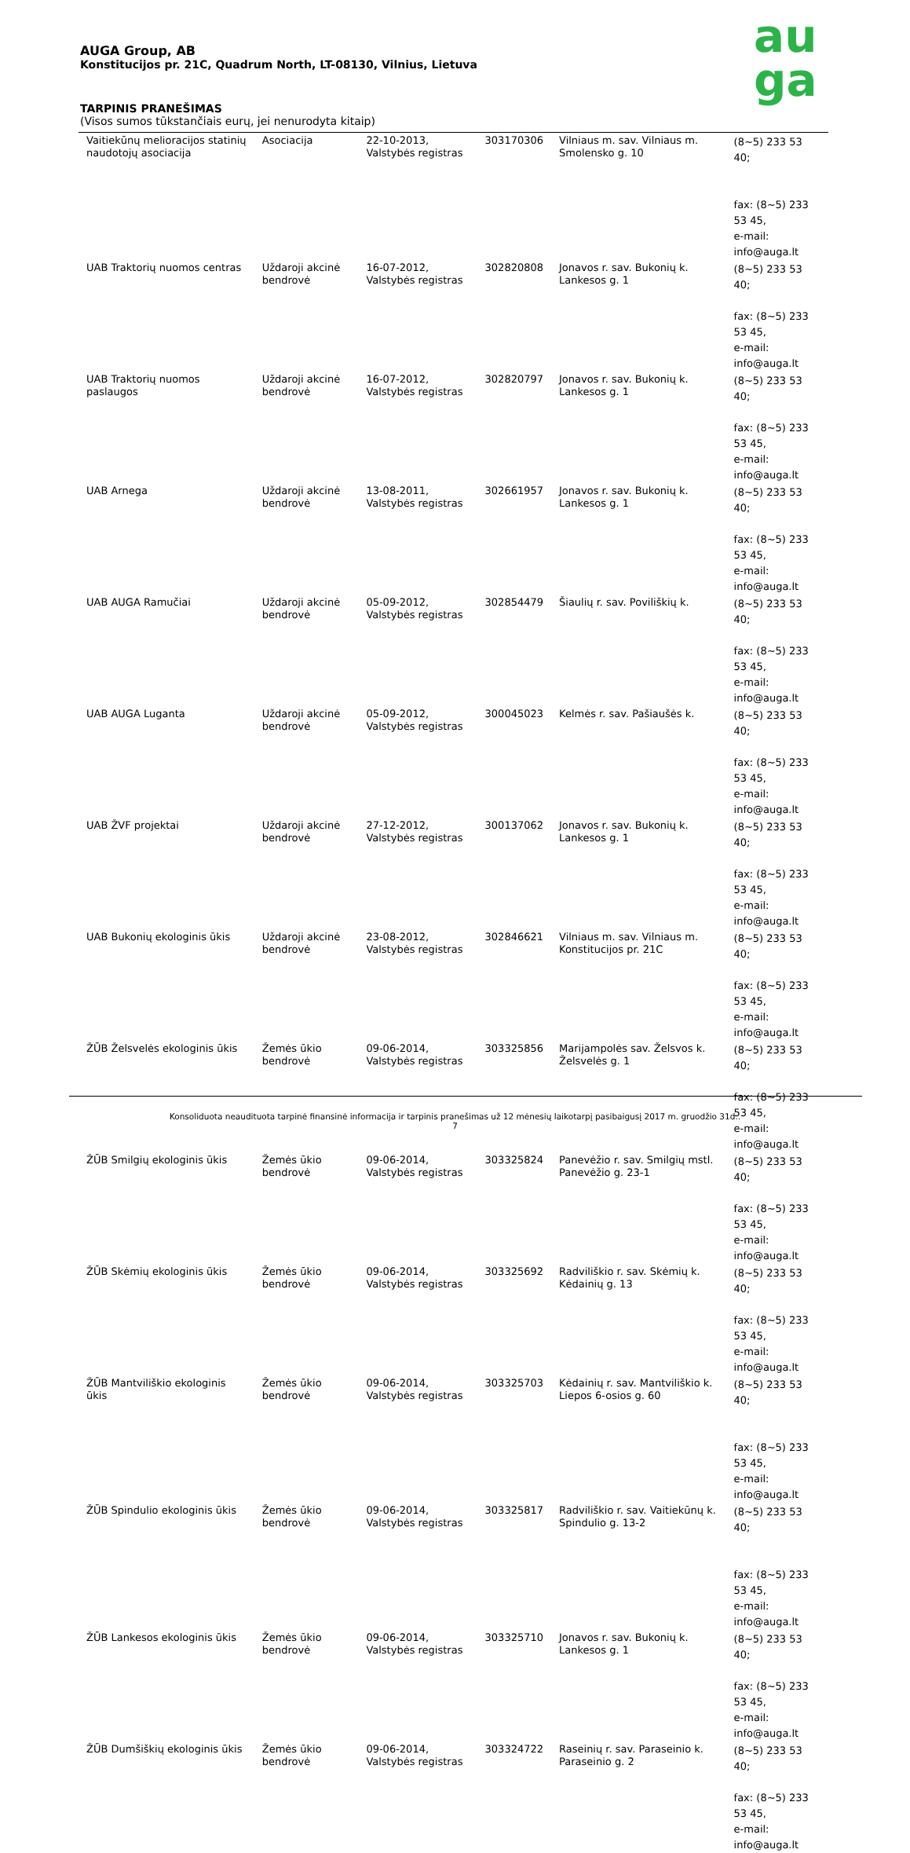AUGA Group, AB
Konstitucijos pr. 21C, Quadrum North, LT-08130, Vilnius, Lietuva
au
ga
TARPINIS PRANEŠIMAS
(Visos sumos tūkstančiais eurų, jei nenurodyta kitaip)
| Vaitiekūnų melioracijos statinių naudotojų asociacija | Asociacija | 22-10-2013, Valstybės registras | 303170306 | Vilniaus m. sav. Vilniaus m. Smolensko g. 10 | (8~5) 233 53 40; fax: (8~5) 233 53 45, e-mail: info@auga.lt |
| UAB Traktorių nuomos centras | Uždaroji akcinė bendrovė | 16-07-2012, Valstybės registras | 302820808 | Jonavos r. sav. Bukonių k. Lankesos g. 1 | (8~5) 233 53 40; fax: (8~5) 233 53 45, e-mail: info@auga.lt |
| UAB Traktorių nuomos paslaugos | Uždaroji akcinė bendrovė | 16-07-2012, Valstybės registras | 302820797 | Jonavos r. sav. Bukonių k. Lankesos g. 1 | (8~5) 233 53 40; fax: (8~5) 233 53 45, e-mail: info@auga.lt |
| UAB Arnega | Uždaroji akcinė bendrovė | 13-08-2011, Valstybės registras | 302661957 | Jonavos r. sav. Bukonių k. Lankesos g. 1 | (8~5) 233 53 40; fax: (8~5) 233 53 45, e-mail: info@auga.lt |
| UAB AUGA Ramučiai | Uždaroji akcinė bendrovė | 05-09-2012, Valstybės registras | 302854479 | Šiaulių r. sav. Poviliškių k. | (8~5) 233 53 40; fax: (8~5) 233 53 45, e-mail: info@auga.lt |
| UAB AUGA Luganta | Uždaroji akcinė bendrovė | 05-09-2012, Valstybės registras | 300045023 | Kelmės r. sav. Pašiaušės k. | (8~5) 233 53 40; fax: (8~5) 233 53 45, e-mail: info@auga.lt |
| UAB ŽVF projektai | Uždaroji akcinė bendrovė | 27-12-2012, Valstybės registras | 300137062 | Jonavos r. sav. Bukonių k. Lankesos g. 1 | (8~5) 233 53 40; fax: (8~5) 233 53 45, e-mail: info@auga.lt |
| UAB Bukonių ekologinis ūkis | Uždaroji akcinė bendrovė | 23-08-2012, Valstybės registras | 302846621 | Vilniaus m. sav. Vilniaus m. Konstitucijos pr. 21C | (8~5) 233 53 40; fax: (8~5) 233 53 45, e-mail: info@auga.lt |
| ŽŪB Želsvelės ekologinis ūkis | Žemės ūkio bendrovė | 09-06-2014, Valstybės registras | 303325856 | Marijampolės sav. Želsvos k. Želsvelės g. 1 | (8~5) 233 53 40; fax: (8~5) 233 53 45, e-mail: info@auga.lt |
| ŽŪB Smilgių ekologinis ūkis | Žemės ūkio bendrovė | 09-06-2014, Valstybės registras | 303325824 | Panevėžio r. sav. Smilgių mstl. Panevėžio g. 23-1 | (8~5) 233 53 40; fax: (8~5) 233 53 45, e-mail: info@auga.lt |
| ŽŪB Skėmių ekologinis ūkis | Žemės ūkio bendrovė | 09-06-2014, Valstybės registras | 303325692 | Radviliškio r. sav. Skėmių k. Kėdainių g. 13 | (8~5) 233 53 40; fax: (8~5) 233 53 45, e-mail: info@auga.lt |
| ŽŪB Mantviliškio ekologinis ūkis | Žemės ūkio bendrovė | 09-06-2014, Valstybės registras | 303325703 | Kėdainių r. sav. Mantviliškio k. Liepos 6-osios g. 60 | (8~5) 233 53 40; fax: (8~5) 233 53 45, e-mail: info@auga.lt |
| ŽŪB Spindulio ekologinis ūkis | Žemės ūkio bendrovė | 09-06-2014, Valstybės registras | 303325817 | Radviliškio r. sav. Vaitiekūnų k. Spindulio g. 13-2 | (8~5) 233 53 40; fax: (8~5) 233 53 45, e-mail: info@auga.lt |
| ŽŪB Lankesos ekologinis ūkis | Žemės ūkio bendrovė | 09-06-2014, Valstybės registras | 303325710 | Jonavos r. sav. Bukonių k. Lankesos g. 1 | (8~5) 233 53 40; fax: (8~5) 233 53 45, e-mail: info@auga.lt |
| ŽŪB Dumšiškių ekologinis ūkis | Žemės ūkio bendrovė | 09-06-2014, Valstybės registras | 303324722 | Raseinių r. sav. Paraseinio k. Paraseinio g. 2 | (8~5) 233 53 40; fax: (8~5) 233 53 45, e-mail: info@auga.lt |
Konsoliduota neaudituota tarpinė finansinė informacija ir tarpinis pranešimas už 12 mėnesių laikotarpį pasibaigusį 2017 m. gruodžio 31d..
7